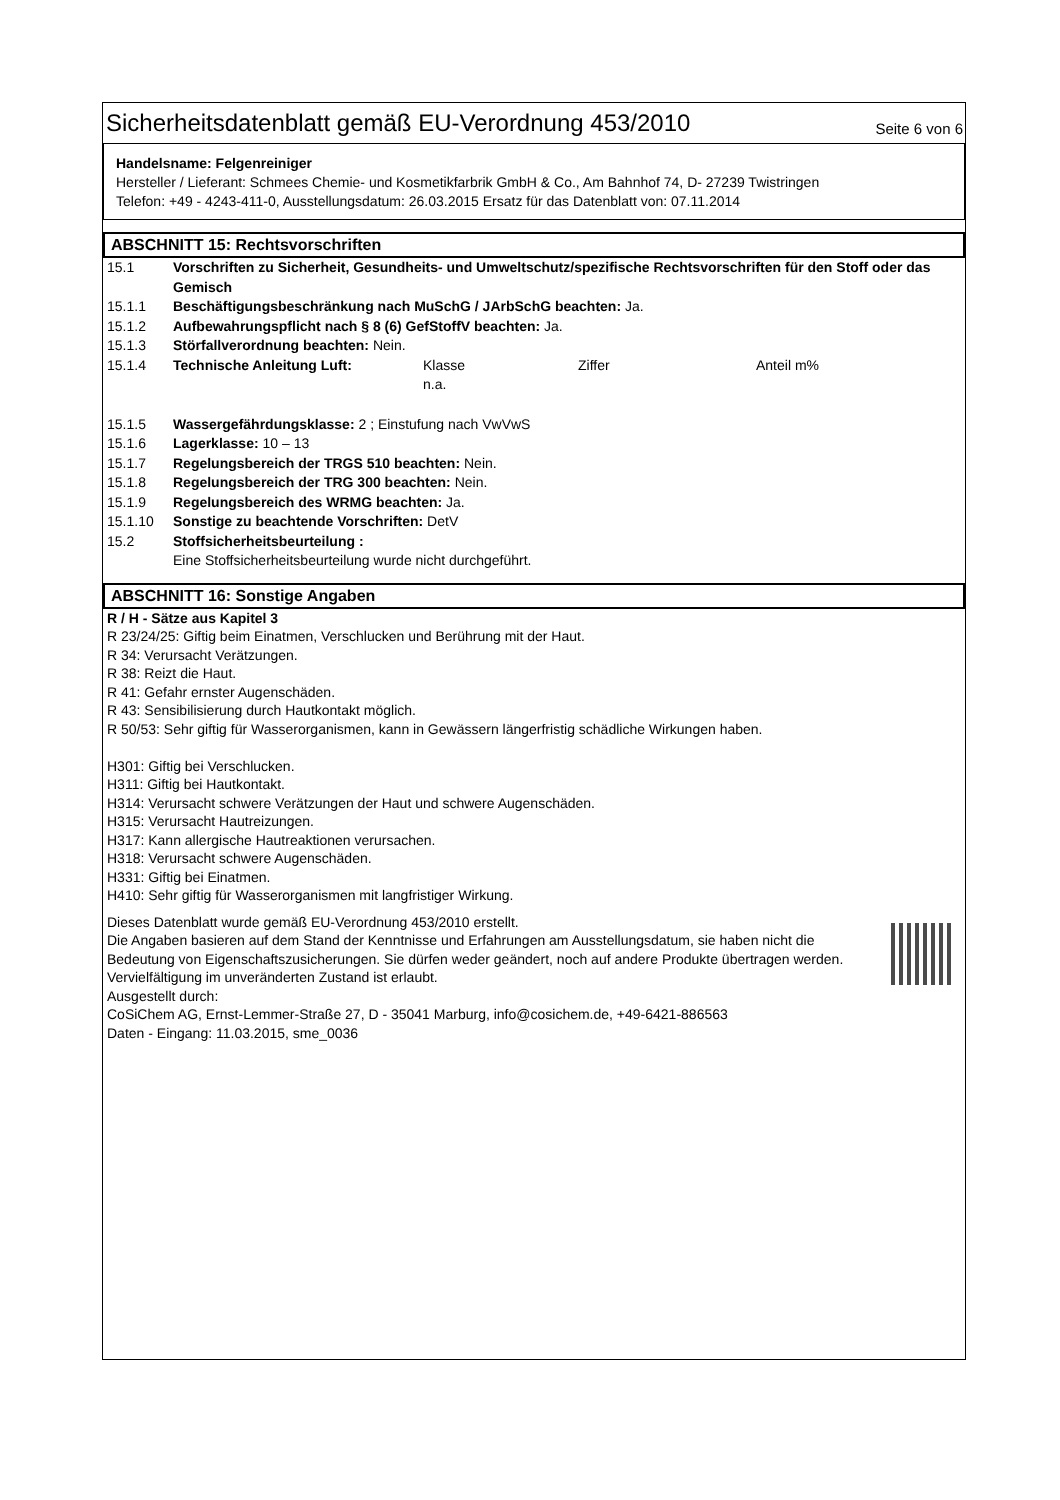Sicherheitsdatenblatt gemäß EU-Verordnung 453/2010 Seite 6 von 6
Handelsname: Felgenreiniger
Hersteller / Lieferant: Schmees Chemie- und Kosmetikfarbrik GmbH & Co., Am Bahnhof 74, D- 27239 Twistringen
Telefon: +49 - 4243-411-0, Ausstellungsdatum: 26.03.2015 Ersatz für das Datenblatt von: 07.11.2014
ABSCHNITT 15: Rechtsvorschriften
15.1 Vorschriften zu Sicherheit, Gesundheits- und Umweltschutz/spezifische Rechtsvorschriften für den Stoff oder das Gemisch
15.1.1 Beschäftigungsbeschränkung nach MuSchG / JArbSchG beachten: Ja.
15.1.2 Aufbewahrungspflicht nach § 8 (6) GefStoffV beachten: Ja.
15.1.3 Störfallverordnung beachten: Nein.
15.1.4 Technische Anleitung Luft: Klasse
n.a. Ziffer Anteil m%
15.1.5 Wassergefährdungsklasse: 2 ; Einstufung nach VwVwS
15.1.6 Lagerklasse: 10 – 13
15.1.7 Regelungsbereich der TRGS 510 beachten: Nein.
15.1.8 Regelungsbereich der TRG 300 beachten: Nein.
15.1.9 Regelungsbereich des WRMG beachten: Ja.
15.1.10 Sonstige zu beachtende Vorschriften: DetV
15.2 Stoffsicherheitsbeurteilung :
Eine Stoffsicherheitsbeurteilung wurde nicht durchgeführt.
ABSCHNITT 16: Sonstige Angaben
R / H - Sätze aus Kapitel 3
R 23/24/25: Giftig beim Einatmen, Verschlucken und Berührung mit der Haut.
R 34: Verursacht Verätzungen.
R 38: Reizt die Haut.
R 41: Gefahr ernster Augenschäden.
R 43: Sensibilisierung durch Hautkontakt möglich.
R 50/53: Sehr giftig für Wasserorganismen, kann in Gewässern längerfristig schädliche Wirkungen haben.
H301: Giftig bei Verschlucken.
H311: Giftig bei Hautkontakt.
H314: Verursacht schwere Verätzungen der Haut und schwere Augenschäden.
H315: Verursacht Hautreizungen.
H317: Kann allergische Hautreaktionen verursachen.
H318: Verursacht schwere Augenschäden.
H331: Giftig bei Einatmen.
H410: Sehr giftig für Wasserorganismen mit langfristiger Wirkung.
Dieses Datenblatt wurde gemäß EU-Verordnung 453/2010 erstellt.
Die Angaben basieren auf dem Stand der Kenntnisse und Erfahrungen am Ausstellungsdatum, sie haben nicht die Bedeutung von Eigenschaftszusicherungen. Sie dürfen weder geändert, noch auf andere Produkte übertragen werden. Vervielfältigung im unveränderten Zustand ist erlaubt.
Ausgestellt durch:
CoSiChem AG, Ernst-Lemmer-Straße 27, D - 35041 Marburg, info@cosichem.de, +49-6421-886563
Daten - Eingang: 11.03.2015, sme_0036